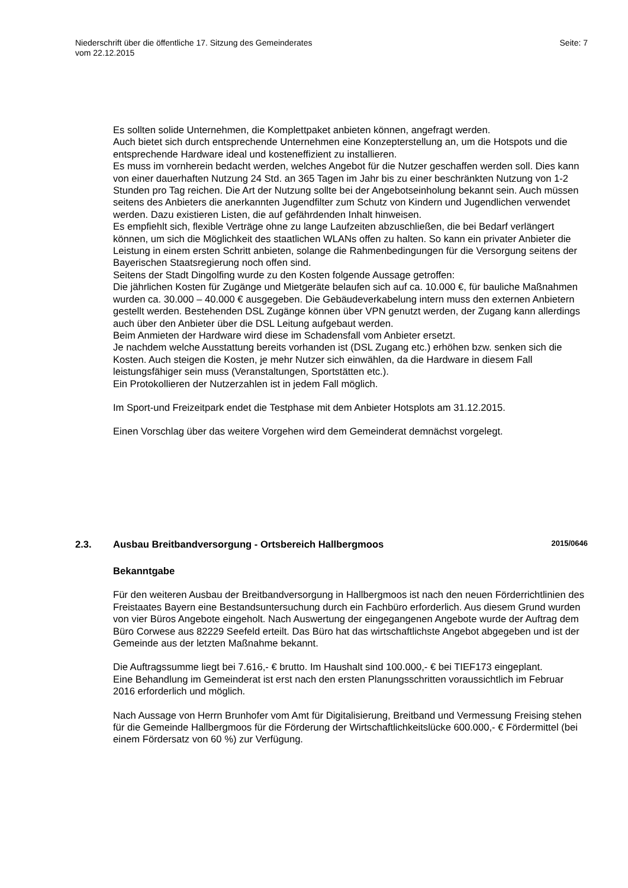Niederschrift über die öffentliche 17. Sitzung des Gemeinderates
vom 22.12.2015
Seite: 7
Es sollten solide Unternehmen, die Komplettpaket anbieten können, angefragt werden.
Auch bietet sich durch entsprechende Unternehmen eine Konzepterstellung an, um die Hotspots und die entsprechende Hardware ideal und kosteneffizient zu installieren.
Es muss im vornherein bedacht werden, welches Angebot für die Nutzer geschaffen werden soll. Dies kann von einer dauerhaften Nutzung 24 Std. an 365 Tagen im Jahr bis zu einer beschränkten Nutzung von 1-2 Stunden pro Tag reichen. Die Art der Nutzung sollte bei der Angebotseinholung bekannt sein. Auch müssen seitens des Anbieters die anerkannten Jugendfilter zum Schutz von Kindern und Jugendlichen verwendet werden. Dazu existieren Listen, die auf gefährdenden Inhalt hinweisen.
Es empfiehlt sich, flexible Verträge ohne zu lange Laufzeiten abzuschließen, die bei Bedarf verlängert können, um sich die Möglichkeit des staatlichen WLANs offen zu halten. So kann ein privater Anbieter die Leistung in einem ersten Schritt anbieten, solange die Rahmenbedingungen für die Versorgung seitens der Bayerischen Staatsregierung noch offen sind.
Seitens der Stadt Dingolfing wurde zu den Kosten folgende Aussage getroffen:
Die jährlichen Kosten für Zugänge und Mietgeräte belaufen sich auf ca. 10.000 €, für bauliche Maßnahmen wurden ca. 30.000 – 40.000 € ausgegeben. Die Gebäudeverkabelung intern muss den externen Anbietern gestellt werden. Bestehenden DSL Zugänge können über VPN genutzt werden, der Zugang kann allerdings auch über den Anbieter über die DSL Leitung aufgebaut werden.
Beim Anmieten der Hardware wird diese im Schadensfall vom Anbieter ersetzt.
Je nachdem welche Ausstattung bereits vorhanden ist (DSL Zugang etc.) erhöhen bzw. senken sich die Kosten. Auch steigen die Kosten, je mehr Nutzer sich einwählen, da die Hardware in diesem Fall leistungsfähiger sein muss (Veranstaltungen, Sportstätten etc.).
Ein Protokollieren der Nutzerzahlen ist in jedem Fall möglich.
Im Sport-und Freizeitpark endet die Testphase mit dem Anbieter Hotsplots am 31.12.2015.
Einen Vorschlag über das weitere Vorgehen wird dem Gemeinderat demnächst vorgelegt.
2.3. Ausbau Breitbandversorgung - Ortsbereich Hallbergmoos 2015/0646
Bekanntgabe
Für den weiteren Ausbau der Breitbandversorgung in Hallbergmoos ist nach den neuen Förderrichtlinien des Freistaates Bayern eine Bestandsuntersuchung durch ein Fachbüro erforderlich. Aus diesem Grund wurden von vier Büros Angebote eingeholt. Nach Auswertung der eingegangenen Angebote wurde der Auftrag dem Büro Corwese aus 82229 Seefeld erteilt. Das Büro hat das wirtschaftlichste Angebot abgegeben und ist der Gemeinde aus der letzten Maßnahme bekannt.
Die Auftragssumme liegt bei 7.616,- € brutto. Im Haushalt sind 100.000,- € bei TIEF173 eingeplant.
Eine Behandlung im Gemeinderat ist erst nach den ersten Planungsschritten voraussichtlich im Februar 2016 erforderlich und möglich.
Nach Aussage von Herrn Brunhofer vom Amt für Digitalisierung, Breitband und Vermessung Freising stehen für die Gemeinde Hallbergmoos für die Förderung der Wirtschaftlichkeitslücke 600.000,- € Fördermittel (bei einem Fördersatz von 60 %) zur Verfügung.